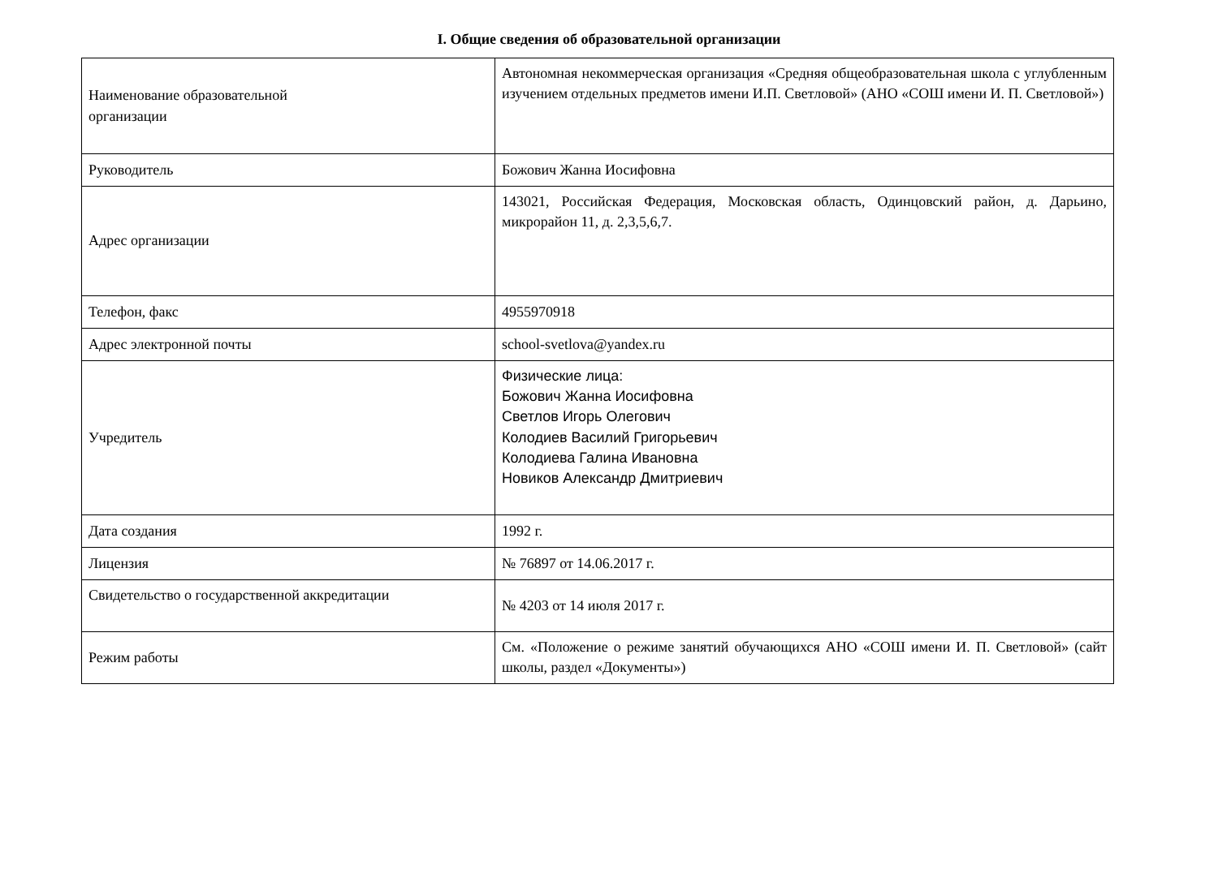I. Общие сведения об образовательной организации
| Наименование образовательной организации | Автономная некоммерческая организация «Средняя общеобразовательная школа с углубленным изучением отдельных предметов имени И.П. Светловой» (АНО «СОШ имени И. П. Светловой») |
| Руководитель | Божович Жанна Иосифовна |
| Адрес организации | 143021, Российская Федерация, Московская область, Одинцовский район, д. Дарьино, микрорайон 11, д. 2,3,5,6,7. |
| Телефон, факс | 4955970918 |
| Адрес электронной почты | school-svetlova@yandex.ru |
| Учредитель | Физические лица: Божович Жанна Иосифовна Светлов Игорь Олегович Колодиев Василий Григорьевич Колодиева Галина Ивановна Новиков Александр Дмитриевич |
| Дата создания | 1992 г. |
| Лицензия | № 76897 от 14.06.2017 г. |
| Свидетельство о государственной аккредитации | № 4203 от 14 июля 2017 г. |
| Режим работы | См. «Положение о режиме занятий обучающихся АНО «СОШ имени И. П. Светловой» (сайт школы, раздел «Документы») |